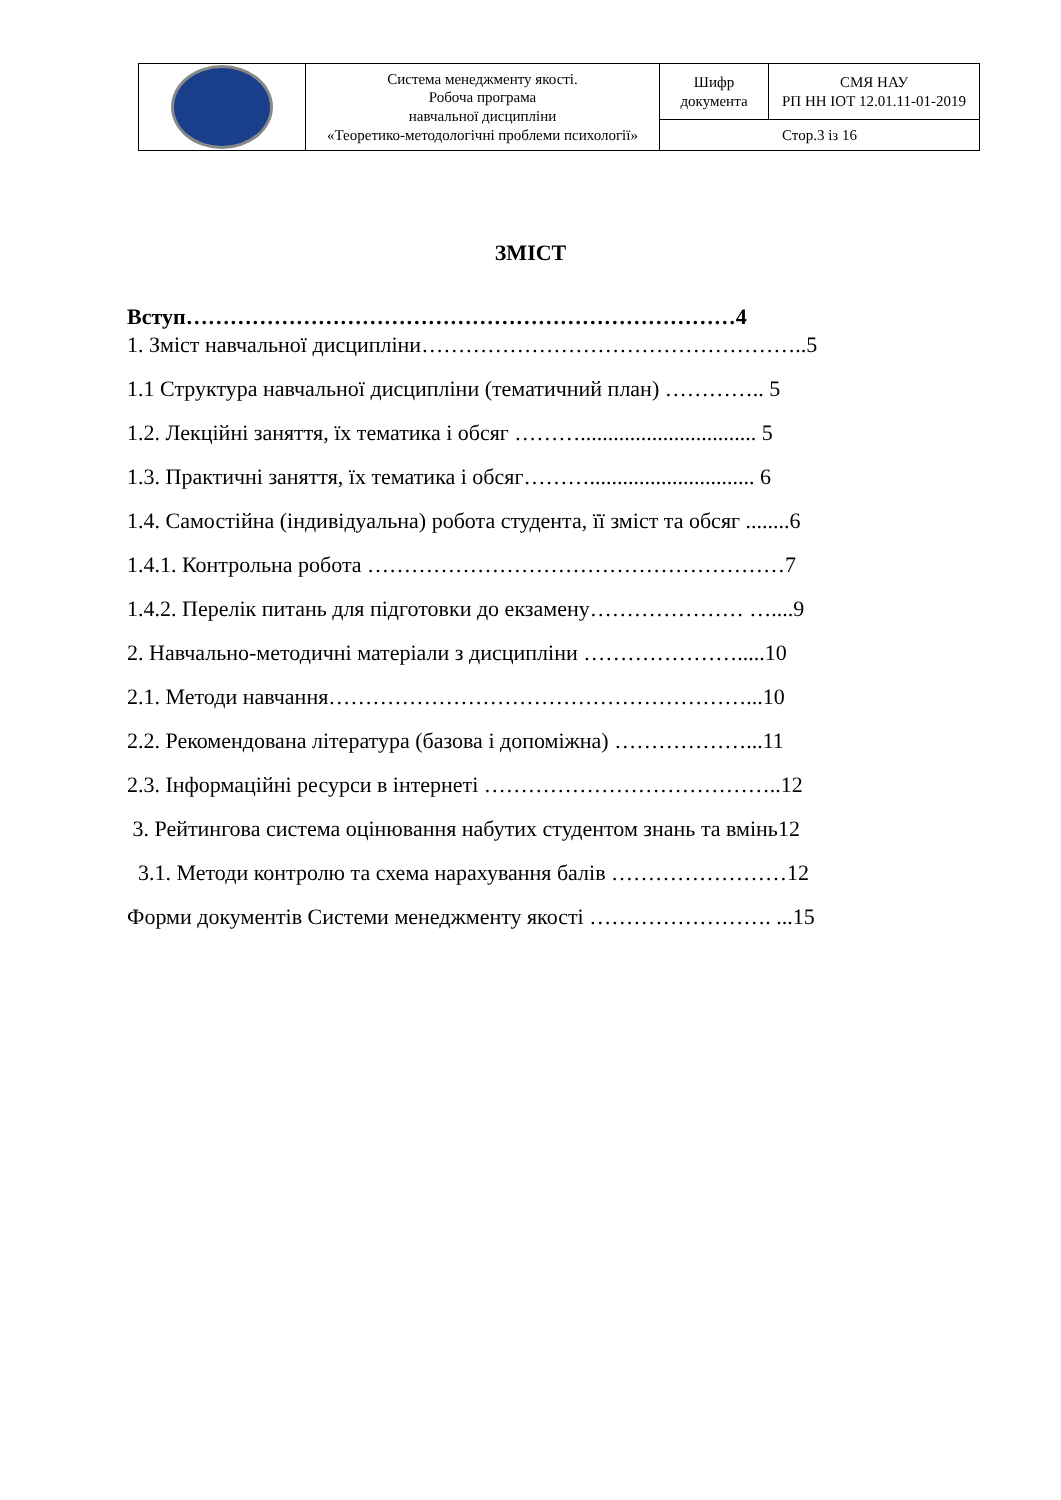| | Система менеджменту якості. Робоча програма навчальної дисципліни «Теоретико-методологічні проблеми психології» | Шифр документа | СМЯ НАУ РП НН ІОТ 12.01.11-01-2019 |
| | | Стор.3 із 16 | |
ЗМІСТ
Вступ…………………………………………………………………4
1. Зміст навчальної дисципліни……………………………………………..5
1.1 Структура навчальної дисципліни (тематичний план) ………….. 5
1.2. Лекційні заняття, їх тематика і обсяг ………................................ 5
1.3. Практичні заняття, їх тематика і обсяг……….............................. 6
1.4. Самостійна (індивідуальна) робота студента, її зміст та обсяг ........6
1.4.1. Контрольна робота …………………………………………………7
1.4.2. Перелік питань для підготовки до екзамену………………… …....9
2. Навчально-методичні матеріали з дисципліни ………………….....10
2.1. Методи навчання…………………………………………………...10
2.2. Рекомендована література (базова і допоміжна) ………………...11
2.3. Інформаційні ресурси в інтернеті …………………………………..12
3. Рейтингова система оцінювання набутих студентом знань та вмінь12
3.1. Методи контролю та схема нарахування балів ……………………12
Форми документів Системи менеджменту якості ……………………. ...15